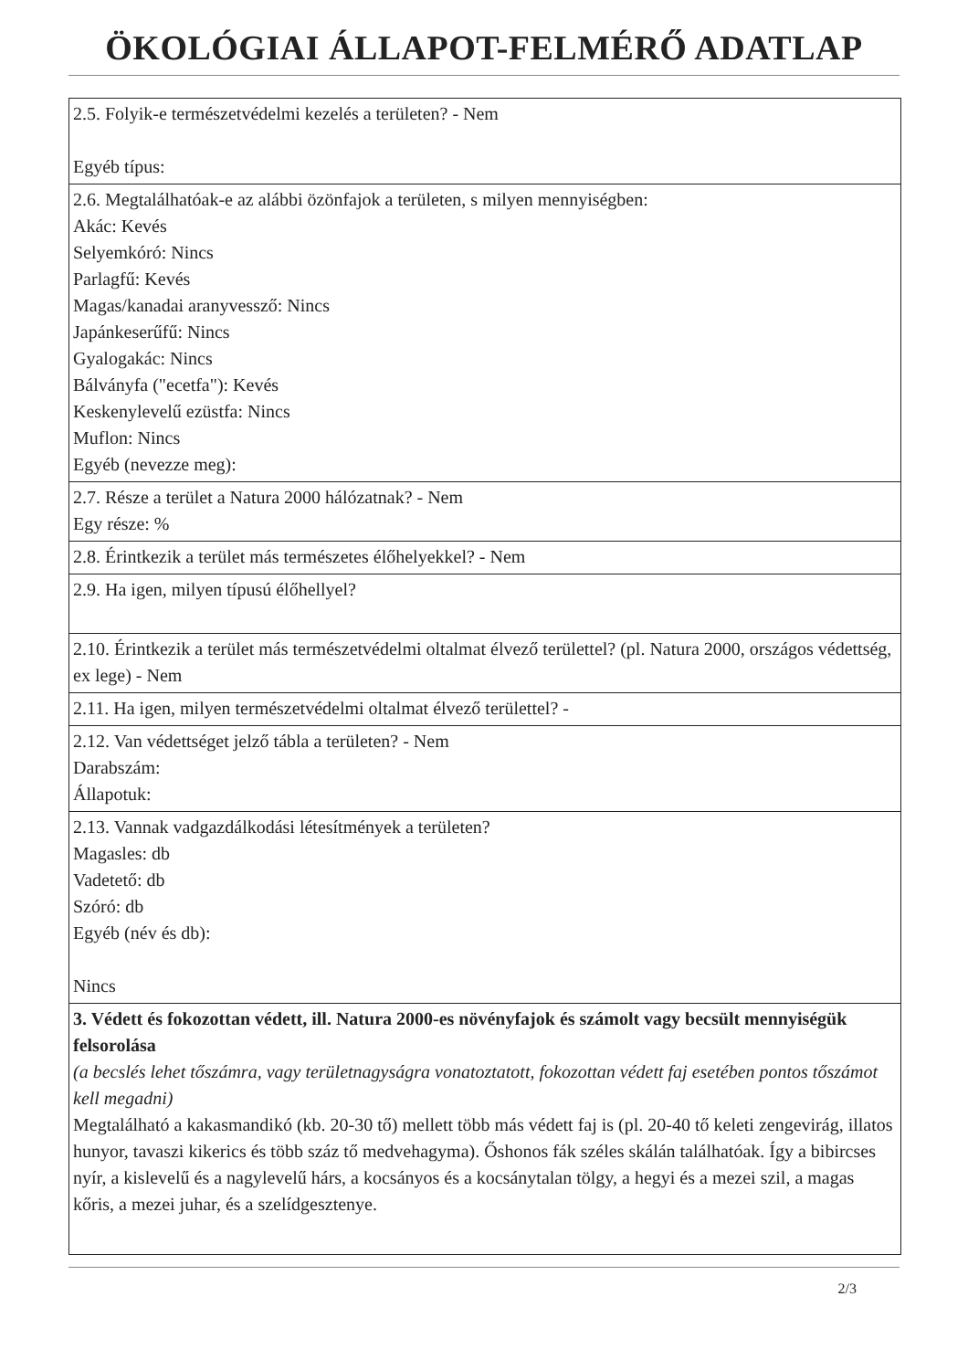ÖKOLÓGIAI ÁLLAPOT-FELMÉRŐ ADATLAP
| 2.5. Folyik-e természetvédelmi kezelés a területen? - Nem Egyéb típus: |
| 2.6. Megtalálhatóak-e az alábbi özönfajok a területen, s milyen mennyiségben: Akác: Kevés Selyemkóró: Nincs Parlagfű: Kevés Magas/kanadai aranyvessző: Nincs Japánkeserűfű: Nincs Gyalogakác: Nincs Bálványfa ("ecetfa"): Kevés Keskenylevelű ezüstfa: Nincs Muflon: Nincs Egyéb (nevezze meg): |
| 2.7. Része a terület a Natura 2000 hálózatnak? - Nem Egy része: % |
| 2.8. Érintkezik a terület más természetes élőhelyekkel? - Nem |
| 2.9. Ha igen, milyen típusú élőhellyel? |
| 2.10. Érintkezik a terület más természetvédelmi oltalmat élvező területtel? (pl. Natura 2000, országos védettség, ex lege) - Nem |
| 2.11. Ha igen, milyen természetvédelmi oltalmat élvező területtel? - |
| 2.12. Van védettséget jelző tábla a területen? - Nem Darabszám: Állapotuk: |
| 2.13. Vannak vadgazdálkodási létesítmények a területen? Magasles: db Vadetető: db Szóró: db Egyéb (név és db): Nincs |
| 3. Védett és fokozottan védett, ill. Natura 2000-es növényfajok és számolt vagy becsült mennyiségük felsorolása (a becslés lehet tőszámra, vagy területnagyságra vonatoztatott, fokozottan védett faj esetében pontos tőszámot kell megadni) Megtalálható a kakasmandikó (kb. 20-30 tő) mellett több más védett faj is (pl. 20-40 tő keleti zengevirág, illatos hunyor, tavaszi kikerics és több száz tő medvehagyma). Őshonos fák széles skálán találhatóak. Így a bibircses nyír, a kislevelű és a nagylevelű hárs, a kocsányos és a kocsánytalan tölgy, a hegyi és a mezei szil, a magas kőris, a mezei juhar, és a szelídgesztenye. |
2/3